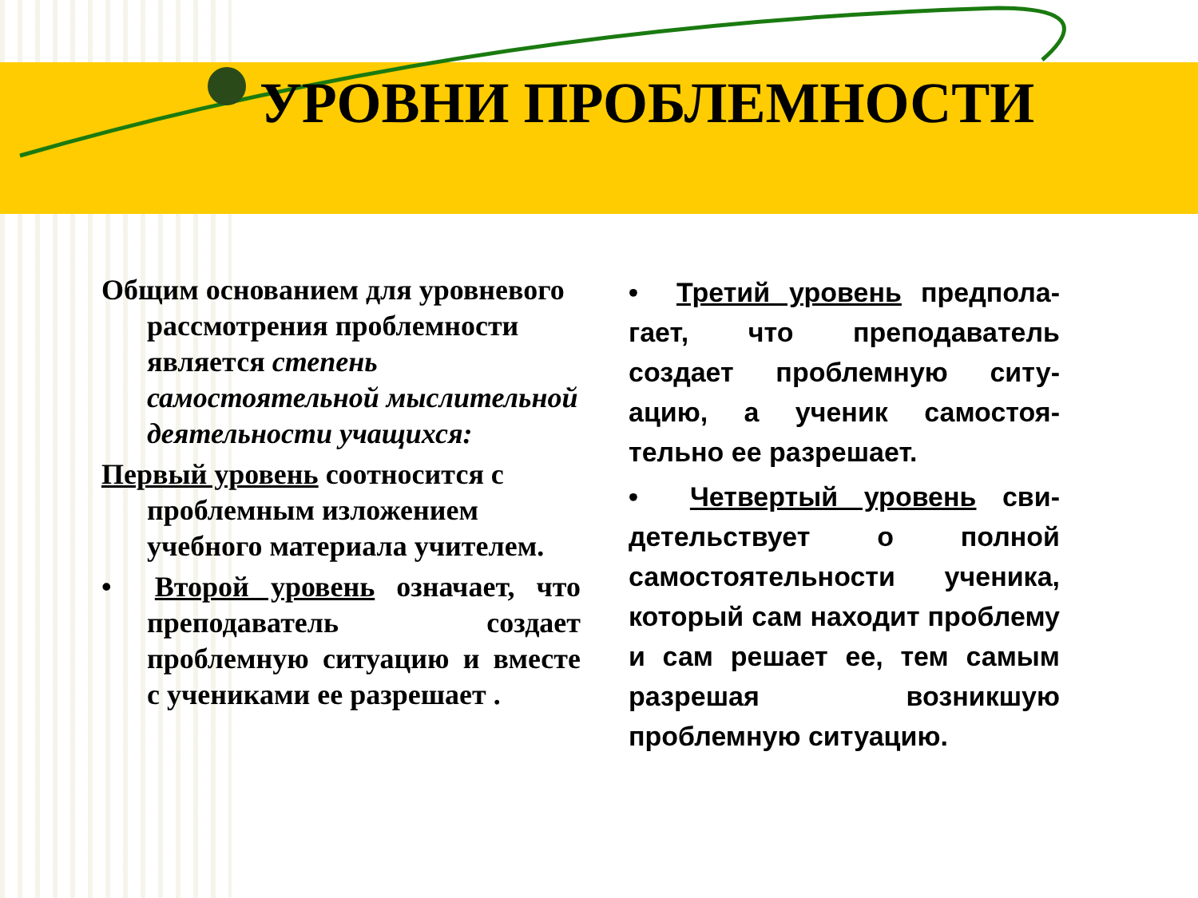УРОВНИ ПРОБЛЕМНОСТИ
Общим основанием для уровневого рассмотрения проблемности является степень самостоятельной мыслительной деятельности учащихся:
Первый уровень соотносится с проблемным изложением учебного материала учителем.
• Второй уровень означает, что преподаватель создает проблемную ситуацию и вместе с учениками ее разрешает .
• Третий уровень предпола-гает, что преподаватель создает проблемную ситу-ацию, а ученик самостоя-тельно ее разрешает.
• Четвертый уровень сви-детельствует о полной самостоятельности ученика, который сам находит проблему и сам решает ее, тем самым разрешая возникшую проблемную ситуацию.